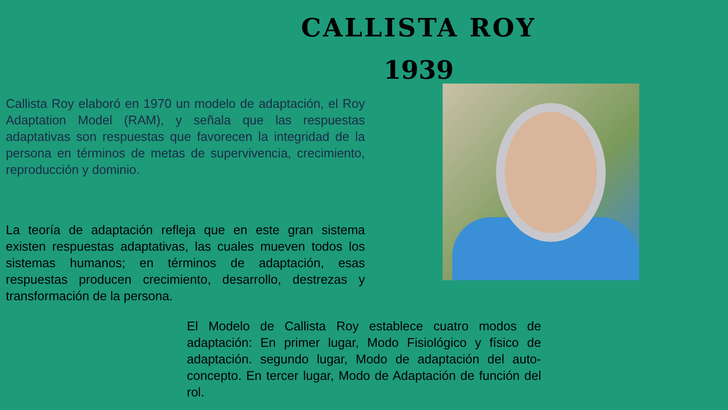CALLISTA ROY
1939
Callista Roy elaboró en 1970 un modelo de adaptación, el Roy Adaptation Model (RAM), y señala que las respuestas adaptativas son respuestas que favorecen la integridad de la persona en términos de metas de supervivencia, crecimiento, reproducción y dominio.
La teoría de adaptación refleja que en este gran sistema existen respuestas adaptativas, las cuales mueven todos los sistemas humanos; en términos de adaptación, esas respuestas producen crecimiento, desarrollo, destrezas y transformación de la persona.
El Modelo de Callista Roy establece cuatro modos de adaptación: En primer lugar, Modo Fisiológico y físico de adaptación. segundo lugar, Modo de adaptación del auto-concepto. En tercer lugar, Modo de Adaptación de función del rol.